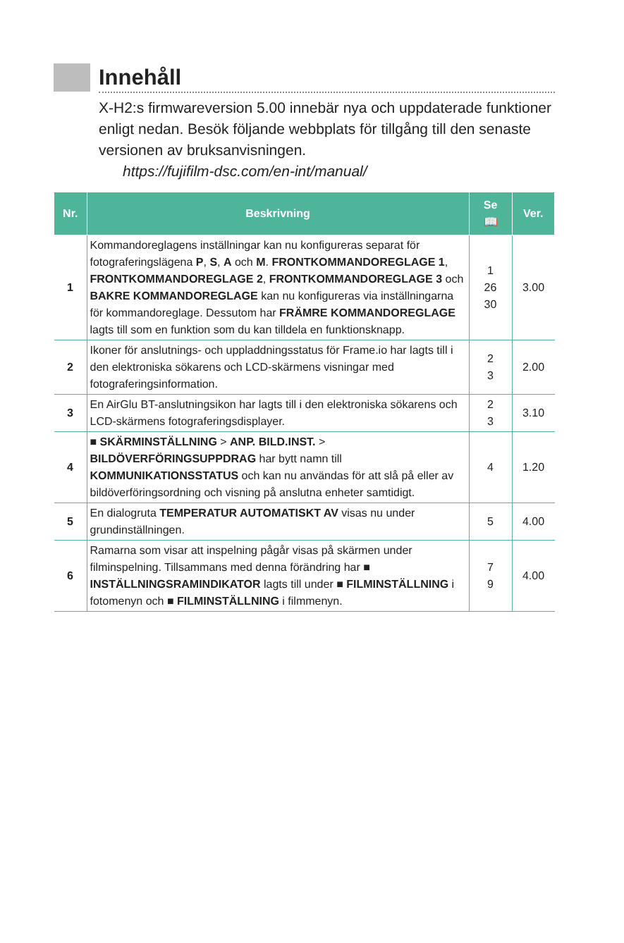Innehåll
X-H2:s firmwareversion 5.00 innebär nya och uppdaterade funktioner enligt nedan. Besök följande webbplats för tillgång till den senaste versionen av bruksanvisningen.
https://fujifilm-dsc.com/en-int/manual/
| Nr. | Beskrivning | Se 📖 | Ver. |
| --- | --- | --- | --- |
| 1 | Kommandoreglagens inställningar kan nu konfigureras separat för fotograferingslägena P , S , A och M . FRONTKOMMANDOREGLAGE 1 , FRONTKOMMANDOREGLAGE 2 , FRONTKOMMANDOREGLAGE 3 och BAKRE KOMMANDOREGLAGE kan nu konfigureras via inställningarna för kommandoreglage. Dessutom har FRÄMRE KOMMANDOREGLAGE lagts till som en funktion som du kan tilldela en funktionsknapp. | 1 26 30 | 3.00 |
| 2 | Ikoner för anslutnings- och uppladdningsstatus för Frame.io har lagts till i den elektroniska sökarens och LCD-skärmens visningar med fotograferingsinformation. | 2 3 | 2.00 |
| 3 | En AirGlu BT-anslutningsikon har lagts till i den elektroniska sökarens och LCD-skärmens fotograferingsdisplayer. | 2 3 | 3.10 |
| 4 | ■ SKÄRMINSTÄLLNING > ANP. BILD.INST. > BILDÖVERFÖRINGSUPPDRAG har bytt namn till KOMMUNIKATIONSSTATUS och kan nu användas för att slå på eller av bildöverföringsordning och visning på anslutna enheter samtidigt. | 4 | 1.20 |
| 5 | En dialogruta TEMPERATUR AUTOMATISKT AV visas nu under grundinställningen. | 5 | 4.00 |
| 6 | Ramarna som visar att inspelning pågår visas på skärmen under filminspelning. Tillsammans med denna förändring har ■ INSTÄLLNINGSRAMINDIKATOR lagts till under ■ FILMINSTÄLLNING i fotomenyn och ■ FILMINSTÄLLNING i filmmenyn. | 7 9 | 4.00 |